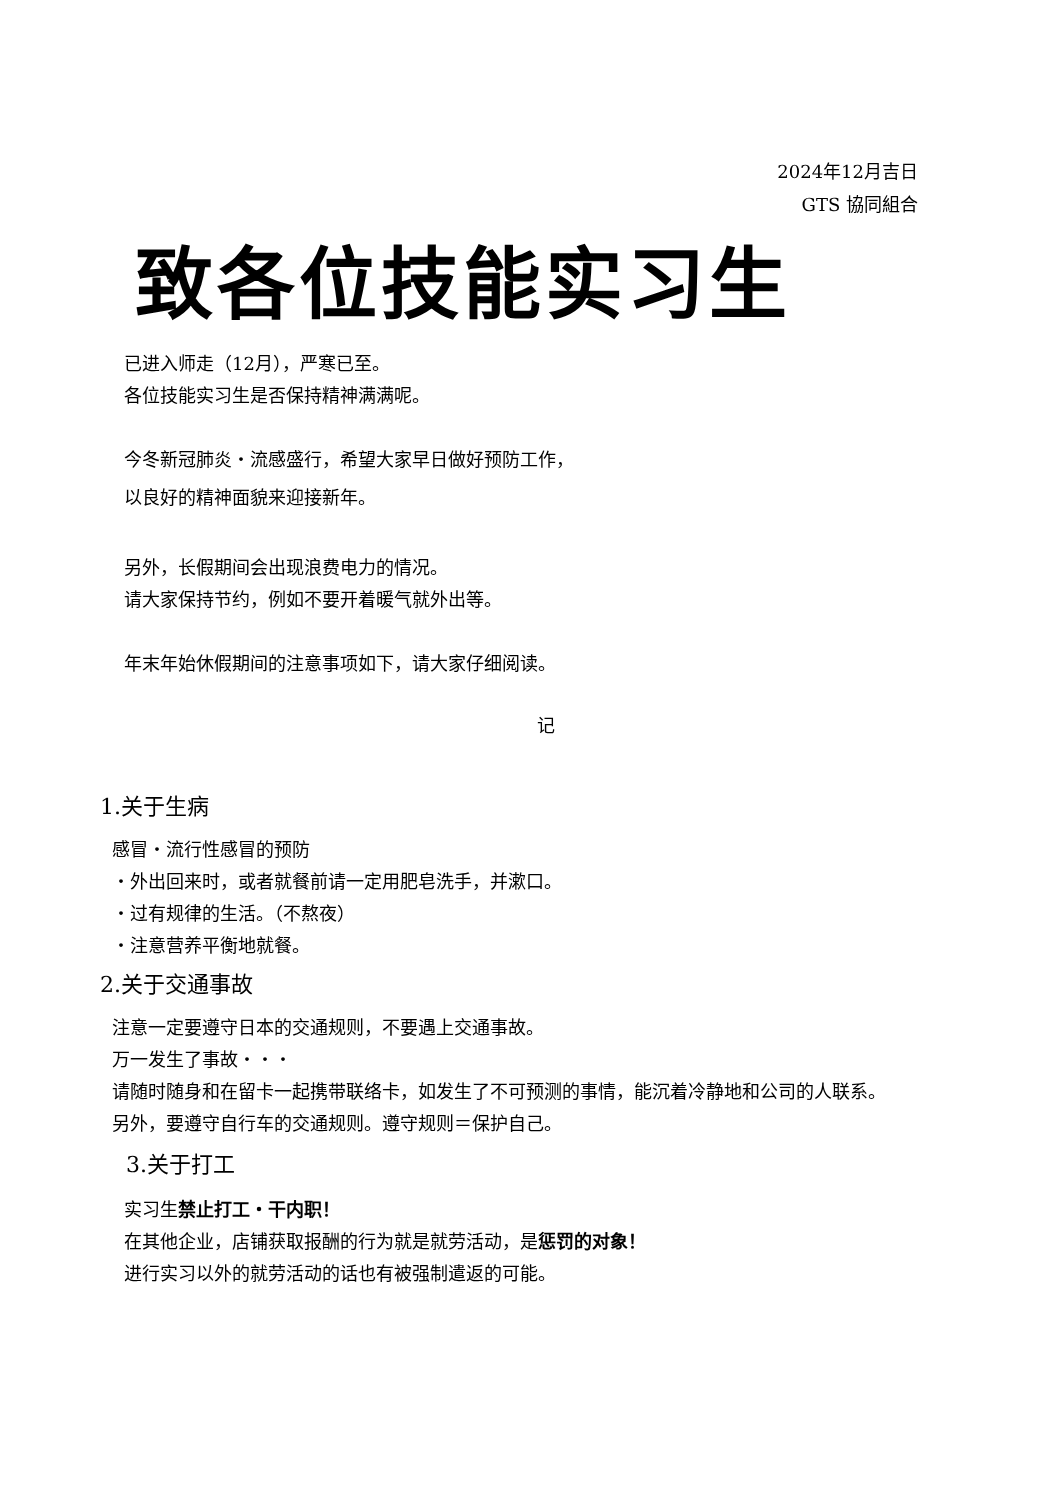2024年12月吉日
GTS 協同組合
致各位技能实习生
已进入师走（12月），严寒已至。
各位技能实习生是否保持精神满满呢。
今冬新冠肺炎・流感盛行，希望大家早日做好预防工作，
以良好的精神面貌来迎接新年。
另外，长假期间会出现浪费电力的情况。
请大家保持节约，例如不要开着暖气就外出等。
年末年始休假期间的注意事项如下，请大家仔细阅读。
记
1.关于生病
感冒・流行性感冒的预防
・外出回来时，或者就餐前请一定用肥皂洗手，并漱口。
・过有规律的生活。（不熬夜）
・注意营养平衡地就餐。
2.关于交通事故
注意一定要遵守日本的交通规则，不要遇上交通事故。
万一发生了事故・・・
请随时随身和在留卡一起携带联络卡，如发生了不可预测的事情，能沉着冷静地和公司的人联系。
另外，要遵守自行车的交通规则。遵守规则＝保护自己。
3.关于打工
实习生禁止打工・干内职！
在其他企业，店铺获取报酬的行为就是就劳活动，是惩罚的对象！
进行实习以外的就劳活动的话也有被强制遣返的可能。